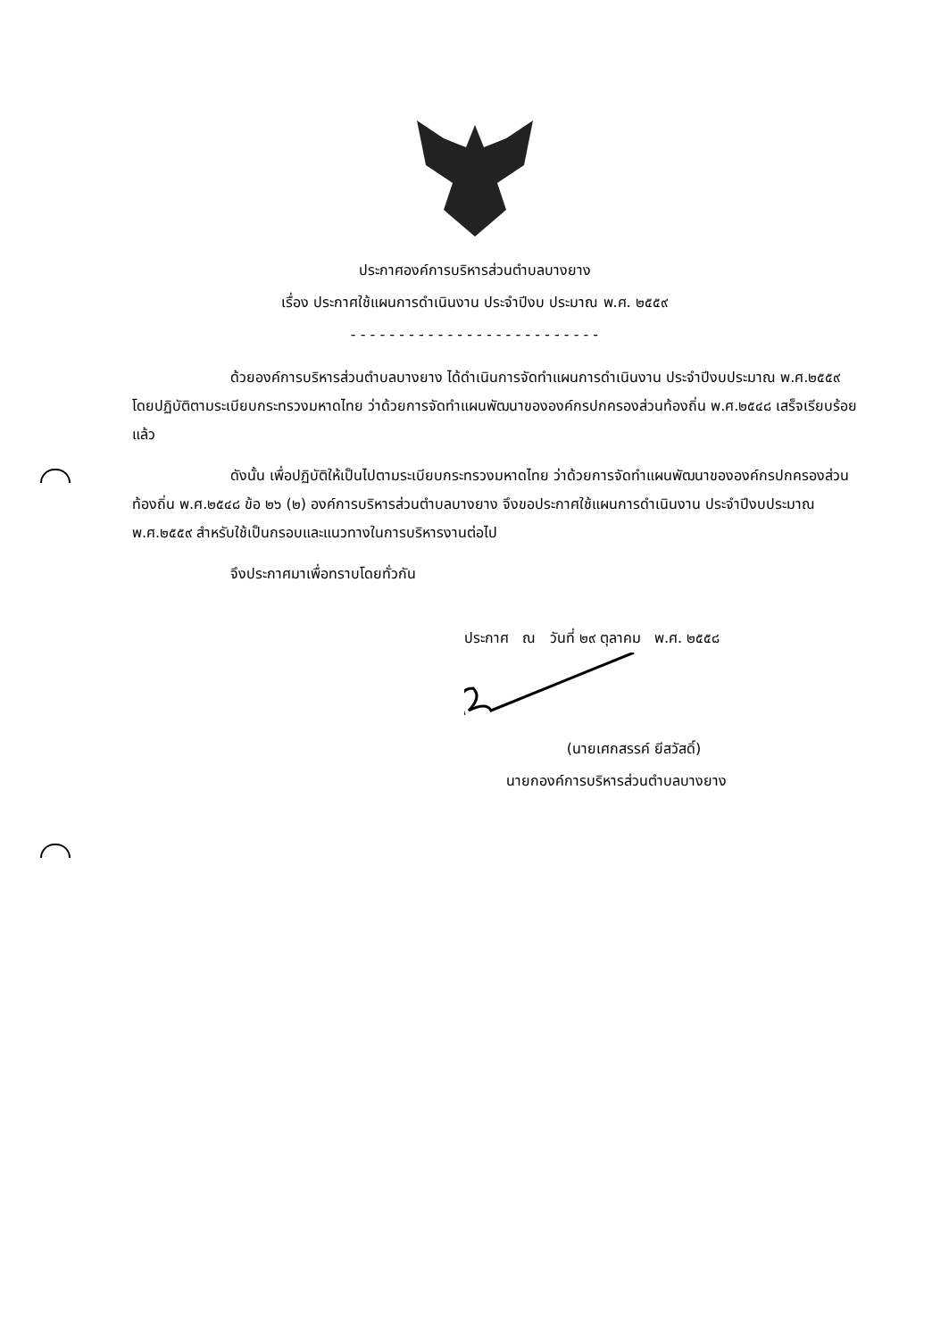ประกาศองค์การบริหารส่วนตำบลบางยาง
เรื่อง ประกาศใช้แผนการดำเนินงาน ประจำปีงบ ประมาณ พ.ศ. ๒๕๕๙
- - - - - - - - - - - - - - - - - - - - - - - - - -
ด้วยองค์การบริหารส่วนตำบลบางยาง ได้ดำเนินการจัดทำแผนการดำเนินงาน ประจำปีงบประมาณ พ.ศ.๒๕๕๙ โดยปฏิบัติตามระเบียบกระทรวงมหาดไทย ว่าด้วยการจัดทำแผนพัฒนาขององค์กรปกครองส่วนท้องถิ่น พ.ศ.๒๕๔๘ เสร็จเรียบร้อยแล้ว
ดังนั้น เพื่อปฏิบัติให้เป็นไปตามระเบียบกระทรวงมหาดไทย ว่าด้วยการจัดทำแผนพัฒนาขององค์กรปกครองส่วนท้องถิ่น พ.ศ.๒๕๔๘ ข้อ ๒๖ (๒) องค์การบริหารส่วนตำบลบางยาง จึงขอประกาศใช้แผนการดำเนินงาน ประจำปีงบประมาณ พ.ศ.๒๕๕๙ สำหรับใช้เป็นกรอบและแนวทางในการบริหารงานต่อไป
จึงประกาศมาเพื่อทราบโดยทั่วกัน
ประกาศ ณ วันที่ ๒๙ ตุลาคม พ.ศ. ๒๕๕๘
(นายเศกสรรค์ ยีสวัสดิ์)
นายกองค์การบริหารส่วนตำบลบางยาง